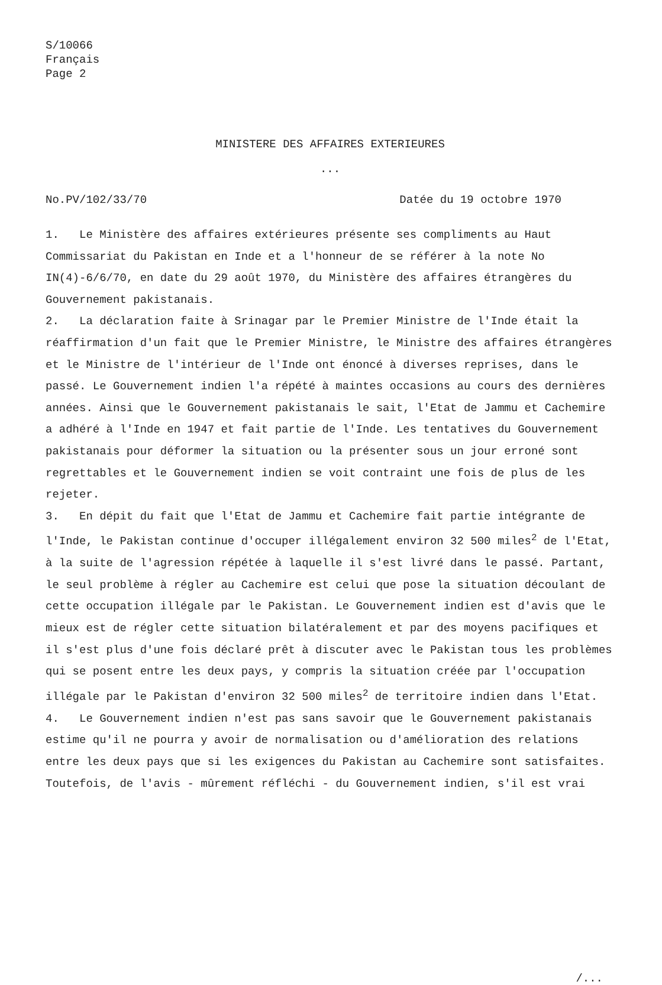S/10066
Français
Page 2
MINISTERE DES AFFAIRES EXTERIEURES
...
No.PV/102/33/70 Datée du 19 octobre 1970
1. Le Ministère des affaires extérieures présente ses compliments au Haut Commissariat du Pakistan en Inde et a l'honneur de se référer à la note No IN(4)-6/6/70, en date du 29 août 1970, du Ministère des affaires étrangères du Gouvernement pakistanais.
2. La déclaration faite à Srinagar par le Premier Ministre de l'Inde était la réaffirmation d'un fait que le Premier Ministre, le Ministre des affaires étrangères et le Ministre de l'intérieur de l'Inde ont énoncé à diverses reprises, dans le passé. Le Gouvernement indien l'a répété à maintes occasions au cours des dernières années. Ainsi que le Gouvernement pakistanais le sait, l'Etat de Jammu et Cachemire a adhéré à l'Inde en 1947 et fait partie de l'Inde. Les tentatives du Gouvernement pakistanais pour déformer la situation ou la présenter sous un jour erroné sont regrettables et le Gouvernement indien se voit contraint une fois de plus de les rejeter.
3. En dépit du fait que l'Etat de Jammu et Cachemire fait partie intégrante de l'Inde, le Pakistan continue d'occuper illégalement environ 32 500 miles<sup>2</sup> de l'Etat, à la suite de l'agression répétée à laquelle il s'est livré dans le passé. Partant, le seul problème à régler au Cachemire est celui que pose la situation découlant de cette occupation illégale par le Pakistan. Le Gouvernement indien est d'avis que le mieux est de régler cette situation bilatéralement et par des moyens pacifiques et il s'est plus d'une fois déclaré prêt à discuter avec le Pakistan tous les problèmes qui se posent entre les deux pays, y compris la situation créée par l'occupation illégale par le Pakistan d'environ 32 500 miles<sup>2</sup> de territoire indien dans l'Etat.
4. Le Gouvernement indien n'est pas sans savoir que le Gouvernement pakistanais estime qu'il ne pourra y avoir de normalisation ou d'amélioration des relations entre les deux pays que si les exigences du Pakistan au Cachemire sont satisfaites. Toutefois, de l'avis - mûrement réfléchi - du Gouvernement indien, s'il est vrai
/...